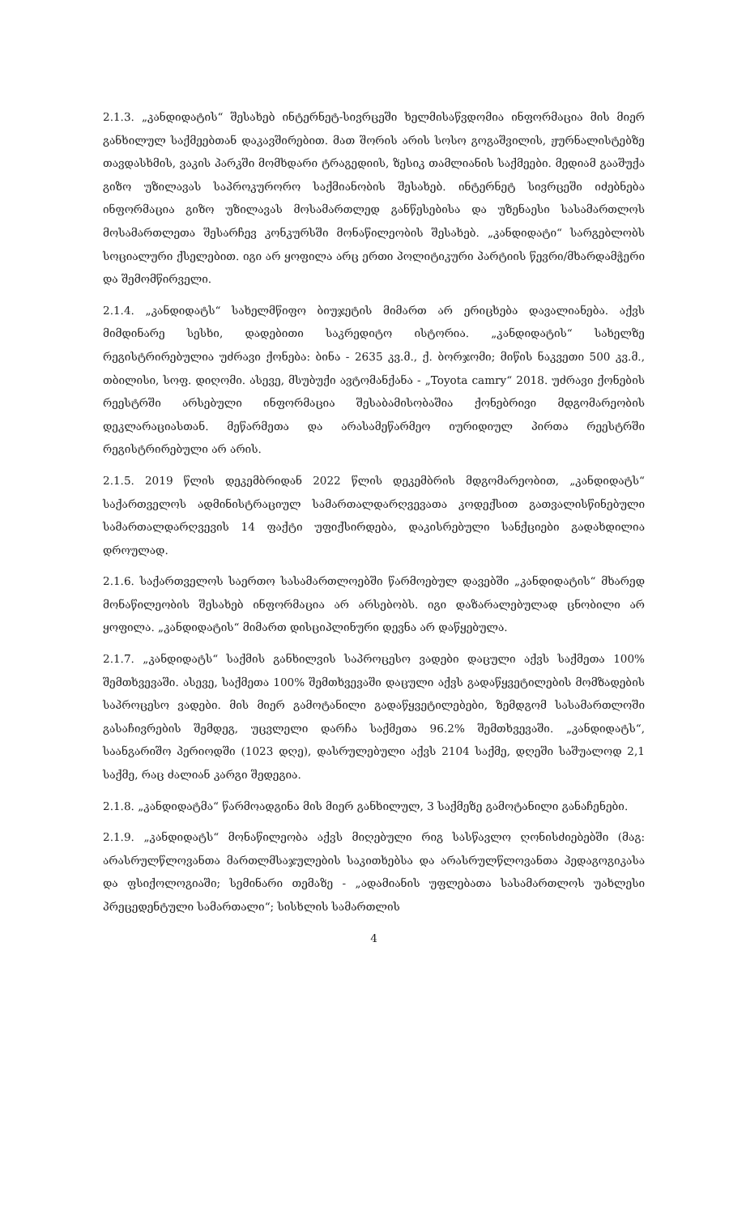2.1.3. „კანდიდატის“ შესახებ ინტერნეტ-სივრცეში ხელმისაწვდომია ინფორმაცია მის მიერ განხილულ საქმეებთან დაკავშირებით. მათ შორის არის სოსო გოგაშვილის, ჟურნალისტებზე თავდასხმის, ვაკის პარკში მომხდარი ტრაგედიის, ზესიკ თამლიანის საქმეები. მედიამ გააშუქა გიზო უზილავას საპროკურორო საქმიანობის შესახებ. ინტერნეტ სივრცეში იძებნება ინფორმაცია გიზო უზილავას მოსამართლედ განწესებისა და უზენაესი სასამართლოს მოსამართლეთა შესარჩევ კონკურსში მონაწილეობის შესახებ. „კანდიდატი“ სარგებლობს სოციალური ქსელებით. იგი არ ყოფილა არც ერთი პოლიტიკური პარტიის წევრი/მხარდამჭერი და შემომწირველი.
2.1.4. „კანდიდატს“ სახელმწიფო ბიუჯეტის მიმართ არ ერიცხება დავალიანება. აქვს მიმდინარე სესხი, დადებითი საკრედიტო ისტორია. „კანდიდატის“ სახელზე რეგისტრირებულია უძრავი ქონება: ბინა - 2635 კვ.მ., ქ. ბორჯომი; მიწის ნაკვეთი 500 კვ.მ., თბილისი, სოფ. დიღომი. ასევე, მსუბუქი ავტომანქანა - „Toyota camry“ 2018. უძრავი ქონების რეესტრში არსებული ინფორმაცია შესაბამისობაშია ქონებრივი მდგომარეობის დეკლარაციასთან. მეწარმეთა და არასამეწარმეო იურიდიულ პირთა რეესტრში რეგისტრირებული არ არის.
2.1.5. 2019 წლის დეკემბრიდან 2022 წლის დეკემბრის მდგომარეობით, „კანდიდატს“ საქართველოს ადმინისტრაციულ სამართალდარღვევათა კოდექსით გათვალისწინებული სამართალდარღვევის 14 ფაქტი უფიქსირდება, დაკისრებული სანქციები გადახდილია დროულად.
2.1.6. საქართველოს საერთო სასამართლოებში წარმოებულ დავებში „კანდიდატის“ მხარედ მონაწილეობის შესახებ ინფორმაცია არ არსებობს. იგი დაზარალებულად ცნობილი არ ყოფილა. „კანდიდატის“ მიმართ დისციპლინური დევნა არ დაწყებულა.
2.1.7. „კანდიდატს“ საქმის განხილვის საპროცესო ვადები დაცული აქვს საქმეთა 100% შემთხვევაში. ასევე, საქმეთა 100% შემთხვევაში დაცული აქვს გადაწყვეტილების მომზადების საპროცესო ვადები. მის მიერ გამოტანილი გადაწყვეტილებები, ზემდგომ სასამართლოში გასაჩივრების შემდეგ, უცვლელი დარჩა საქმეთა 96.2% შემთხვევაში. „კანდიდატს“, საანგარიშო პერიოდში (1023 დღე), დასრულებული აქვს 2104 საქმე, დღეში საშუალოდ 2,1 საქმე, რაც ძალიან კარგი შედეგია.
2.1.8. „კანდიდატმა“ წარმოადგინა მის მიერ განხილულ, 3 საქმეზე გამოტანილი განაჩენები.
2.1.9. „კანდიდატს“ მონაწილეობა აქვს მიღებული რიგ სასწავლო ღონისძიებებში (მაგ: არასრულწლოვანთა მართლმსაჯულების საკითხებსა და არასრულწლოვანთა პედაგოგიკასა და ფსიქოლოგიაში; სემინარი თემაზე - „ადამიანის უფლებათა სასამართლოს უახლესი პრეცედენტული სამართალი“; სისხლის სამართლის
4